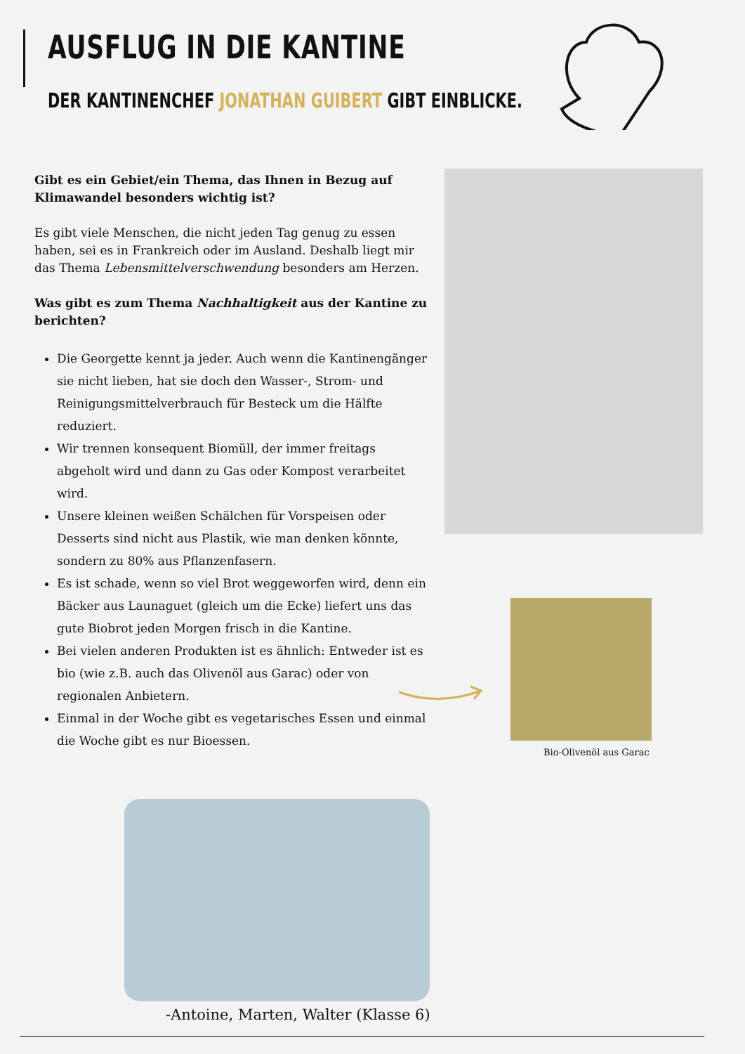AUSFLUG IN DIE KANTINE
DER KANTINENCHEF JONATHAN GUIBERT GIBT EINBLICKE.
Gibt es ein Gebiet/ein Thema, das Ihnen in Bezug auf Klimawandel besonders wichtig ist?
Es gibt viele Menschen, die nicht jeden Tag genug zu essen haben, sei es in Frankreich oder im Ausland. Deshalb liegt mir das Thema Lebensmittelverschwendung besonders am Herzen.
Was gibt es zum Thema Nachhaltigkeit aus der Kantine zu berichten?
Die Georgette kennt ja jeder. Auch wenn die Kantinengänger sie nicht lieben, hat sie doch den Wasser-, Strom- und Reinigungsmittelverbrauch für Besteck um die Hälfte reduziert.
Wir trennen konsequent Biomüll, der immer freitags abgeholt wird und dann zu Gas oder Kompost verarbeitet wird.
Unsere kleinen weißen Schälchen für Vorspeisen oder Desserts sind nicht aus Plastik, wie man denken könnte, sondern zu 80% aus Pflanzenfasern.
Es ist schade, wenn so viel Brot weggeworfen wird, denn ein Bäcker aus Launaguet (gleich um die Ecke) liefert uns das gute Biobrot jeden Morgen frisch in die Kantine.
Bei vielen anderen Produkten ist es ähnlich: Entweder ist es bio (wie z.B. auch das Olivenöl aus Garac) oder von regionalen Anbietern.
Einmal in der Woche gibt es vegetarisches Essen und einmal die Woche gibt es nur Bioessen.
Bio-Olivenöl aus Garac
-Antoine, Marten, Walter (Klasse 6)